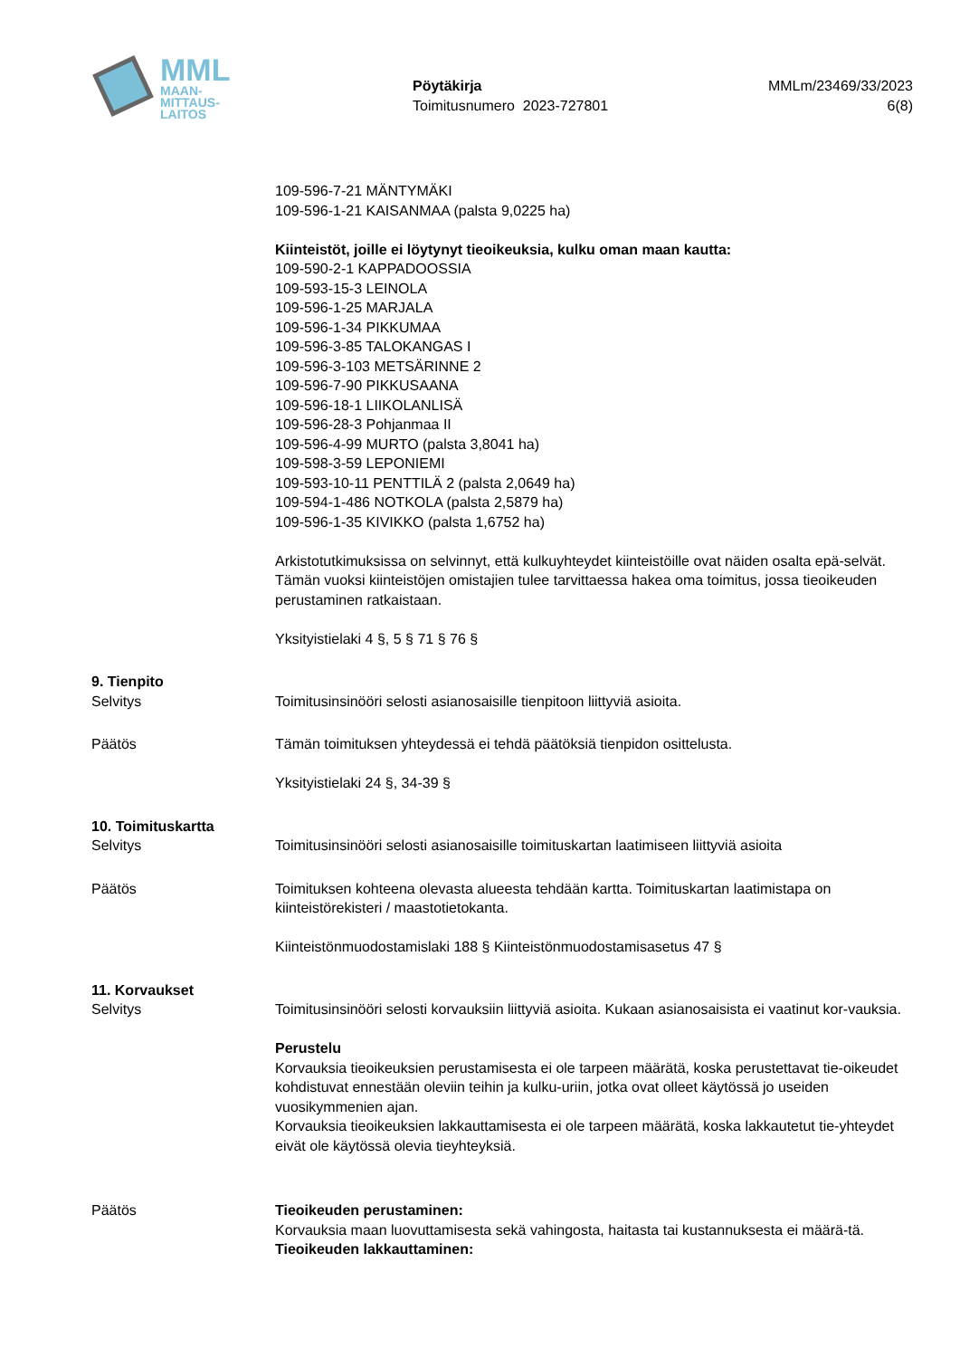MML
MAAN-
MITTAUS-
LAITOS
Pöytäkirja
Toimitusnumero 2023-727801
MMLm/23469/33/2023
6(8)
109-596-7-21 MÄNTYMÄKI
109-596-1-21 KAISANMAA (palsta 9,0225 ha)
Kiinteistöt, joille ei löytynyt tieoikeuksia, kulku oman maan kautta:
109-590-2-1 KAPPADOOSSIA
109-593-15-3 LEINOLA
109-596-1-25 MARJALA
109-596-1-34 PIKKUMAA
109-596-3-85 TALOKANGAS I
109-596-3-103 METSÄRINNE 2
109-596-7-90 PIKKUSAANA
109-596-18-1 LIIKOLANLISÄ
109-596-28-3 Pohjanmaa II
109-596-4-99 MURTO (palsta 3,8041 ha)
109-598-3-59 LEPONIEMI
109-593-10-11 PENTTILÄ 2 (palsta 2,0649 ha)
109-594-1-486 NOTKOLA (palsta 2,5879 ha)
109-596-1-35 KIVIKKO (palsta 1,6752 ha)
Arkistotutkimuksissa on selvinnyt, että kulkuyhteydet kiinteistöille ovat näiden osalta epä-selvät. Tämän vuoksi kiinteistöjen omistajien tulee tarvittaessa hakea oma toimitus, jossa tieoikeuden perustaminen ratkaistaan.
Yksityistielaki 4 §, 5 § 71 § 76 §
9. Tienpito
Selvitys Toimitusinsinööri selosti asianosaisille tienpitoon liittyviä asioita.
Päätös Tämän toimituksen yhteydessä ei tehdä päätöksiä tienpidon osittelusta.
Yksityistielaki 24 §, 34-39 §
10. Toimituskartta
Selvitys Toimitusinsinööri selosti asianosaisille toimituskartan laatimiseen liittyviä asioita
Päätös Toimituksen kohteena olevasta alueesta tehdään kartta. Toimituskartan laatimistapa on kiinteistörekisteri / maastotietokanta.
Kiinteistönmuodostamislaki 188 § Kiinteistönmuodostamisasetus 47 §
11. Korvaukset
Selvitys Toimitusinsinööri selosti korvauksiin liittyviä asioita. Kukaan asianosaisista ei vaatinut kor-vauksia.
Perustelu
Korvauksia tieoikeuksien perustamisesta ei ole tarpeen määrätä, koska perustettavat tie-oikeudet kohdistuvat ennestään oleviin teihin ja kulku-uriin, jotka ovat olleet käytössä jo useiden vuosikymmenien ajan.
Korvauksia tieoikeuksien lakkauttamisesta ei ole tarpeen määrätä, koska lakkautetut tie-yhteydet eivät ole käytössä olevia tieyhteyksiä.
Päätös Tieoikeuden perustaminen:
Korvauksia maan luovuttamisesta sekä vahingosta, haitasta tai kustannuksesta ei määrä-tä.
Tieoikeuden lakkauttaminen: